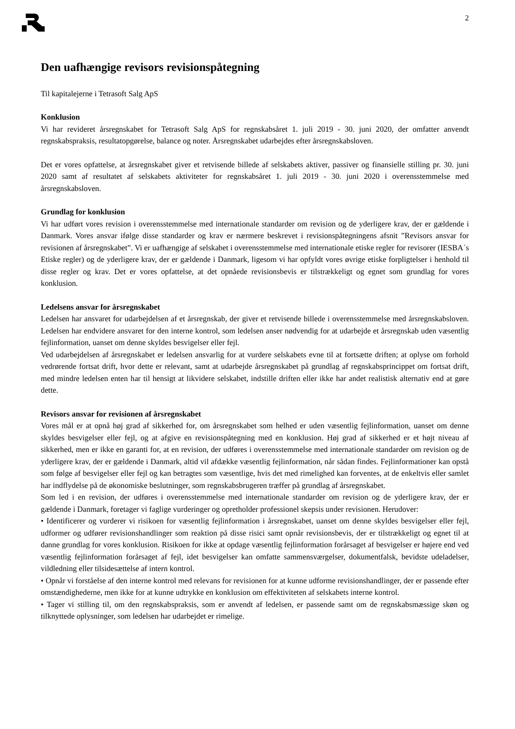2
Den uafhængige revisors revisionspåtegning
Til kapitalejerne i Tetrasoft Salg ApS
Konklusion
Vi har revideret årsregnskabet for Tetrasoft Salg ApS for regnskabsåret 1. juli 2019 - 30. juni 2020, der omfatter anvendt regnskabspraksis, resultatopgørelse, balance og noter. Årsregnskabet udarbejdes efter årsregnskabsloven.
Det er vores opfattelse, at årsregnskabet giver et retvisende billede af selskabets aktiver, passiver og finansielle stilling pr. 30. juni 2020 samt af resultatet af selskabets aktiviteter for regnskabsåret 1. juli 2019 - 30. juni 2020 i overensstemmelse med årsregnskabsloven.
Grundlag for konklusion
Vi har udført vores revision i overensstemmelse med internationale standarder om revision og de yderligere krav, der er gældende i Danmark. Vores ansvar ifølge disse standarder og krav er nærmere beskrevet i revisionspåtegningens afsnit ”Revisors ansvar for revisionen af årsregnskabet”. Vi er uafhængige af selskabet i overensstemmelse med internationale etiske regler for revisorer (IESBA´s Etiske regler) og de yderligere krav, der er gældende i Danmark, ligesom vi har opfyldt vores øvrige etiske forpligtelser i henhold til disse regler og krav. Det er vores opfattelse, at det opnåede revisionsbevis er tilstrækkeligt og egnet som grundlag for vores konklusion.
Ledelsens ansvar for årsregnskabet
Ledelsen har ansvaret for udarbejdelsen af et årsregnskab, der giver et retvisende billede i overensstemmelse med årsregnskabsloven. Ledelsen har endvidere ansvaret for den interne kontrol, som ledelsen anser nødvendig for at udarbejde et årsregnskab uden væsentlig fejlinformation, uanset om denne skyldes besvigelser eller fejl.
Ved udarbejdelsen af årsregnskabet er ledelsen ansvarlig for at vurdere selskabets evne til at fortsætte driften; at oplyse om forhold vedrørende fortsat drift, hvor dette er relevant, samt at udarbejde årsregnskabet på grundlag af regnskabsprincippet om fortsat drift, med mindre ledelsen enten har til hensigt at likvidere selskabet, indstille driften eller ikke har andet realistisk alternativ end at gøre dette.
Revisors ansvar for revisionen af årsregnskabet
Vores mål er at opnå høj grad af sikkerhed for, om årsregnskabet som helhed er uden væsentlig fejlinformation, uanset om denne skyldes besvigelser eller fejl, og at afgive en revisionspåtegning med en konklusion. Høj grad af sikkerhed er et højt niveau af sikkerhed, men er ikke en garanti for, at en revision, der udføres i overensstemmelse med internationale standarder om revision og de yderligere krav, der er gældende i Danmark, altid vil afdække væsentlig fejlinformation, når sådan findes. Fejlinformationer kan opstå som følge af besvigelser eller fejl og kan betragtes som væsentlige, hvis det med rimelighed kan forventes, at de enkeltvis eller samlet har indflydelse på de økonomiske beslutninger, som regnskabsbrugeren træffer på grundlag af årsregnskabet.
Som led i en revision, der udføres i overensstemmelse med internationale standarder om revision og de yderligere krav, der er gældende i Danmark, foretager vi faglige vurderinger og opretholder professionel skepsis under revisionen. Herudover:
• Identificerer og vurderer vi risikoen for væsentlig fejlinformation i årsregnskabet, uanset om denne skyldes besvigelser eller fejl, udformer og udfører revisionshandlinger som reaktion på disse risici samt opnår revisionsbevis, der er tilstrækkeligt og egnet til at danne grundlag for vores konklusion. Risikoen for ikke at opdage væsentlig fejlinformation forårsaget af besvigelser er højere end ved væsentlig fejlinformation forårsaget af fejl, idet besvigelser kan omfatte sammensværgelser, dokumentfalsk, bevidste udeladelser, vildledning eller tilsidesættelse af intern kontrol.
• Opnår vi forståelse af den interne kontrol med relevans for revisionen for at kunne udforme revisionshandlinger, der er passende efter omstændighederne, men ikke for at kunne udtrykke en konklusion om effektiviteten af selskabets interne kontrol.
• Tager vi stilling til, om den regnskabspraksis, som er anvendt af ledelsen, er passende samt om de regnskabsmæssige skøn og tilknyttede oplysninger, som ledelsen har udarbejdet er rimelige.